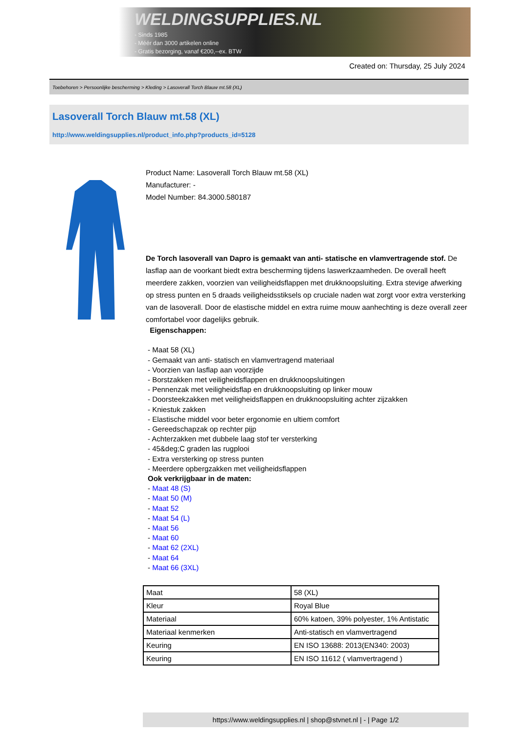WELDINGSUPPLIES.NL
- Sinds 1985
- Méér dan 3000 artikelen online
- Gratis bezorging, vanaf €200,--ex. BTW
Created on: Thursday, 25 July 2024
Toebehoren > Persoonlijke bescherming > Kleding > Lasoverall Torch Blauw mt.58 (XL)
Lasoverall Torch Blauw mt.58 (XL)
http://www.weldingsupplies.nl/product_info.php?products_id=5128
Product Name: Lasoverall Torch Blauw mt.58 (XL)
Manufacturer: -
Model Number: 84.3000.580187
De Torch lasoverall van Dapro is gemaakt van anti- statische en vlamvertragende stof. De lasflap aan de voorkant biedt extra bescherming tijdens laswerkzaamheden. De overall heeft meerdere zakken, voorzien van veiligheidsflappen met drukknoopsluiting. Extra stevige afwerking op stress punten en 5 draads veiligheidsstiksels op cruciale naden wat zorgt voor extra versterking van de lasoverall. Door de elastische middel en extra ruime mouw aanhechting is deze overall zeer comfortabel voor dagelijks gebruik.
Eigenschappen:
- Maat 58 (XL)
- Gemaakt van anti- statisch en vlamvertragend materiaal
- Voorzien van lasflap aan voorzijde
- Borstzakken met veiligheidsflappen en drukknoopsluitingen
- Pennenzak met veiligheidsflap en drukknoopsluiting op linker mouw
- Doorsteekzakken met veiligheidsflappen en drukknoopsluiting achter zijzakken
- Kniestuk zakken
- Elastische middel voor beter ergonomie en ultiem comfort
- Gereedschapzak op rechter pijp
- Achterzakken met dubbele laag stof ter versterking
- 45&deg;C graden las rugplooi
- Extra versterking op stress punten
- Meerdere opbergzakken met veiligheidsflappen
Ook verkrijgbaar in de maten:
- Maat 48 (S)
- Maat 50 (M)
- Maat 52
- Maat 54 (L)
- Maat 56
- Maat 60
- Maat 62 (2XL)
- Maat 64
- Maat 66 (3XL)
| Maat | 58 (XL) |
| Kleur | Royal Blue |
| Materiaal | 60% katoen, 39% polyester, 1% Antistatic |
| Materiaal kenmerken | Anti-statisch en vlamvertragend |
| Keuring | EN ISO 13688: 2013(EN340: 2003) |
| Keuring | EN ISO 11612 ( vlamvertragend ) |
https://www.weldingsupplies.nl | shop@stvnet.nl | - | Page 1/2